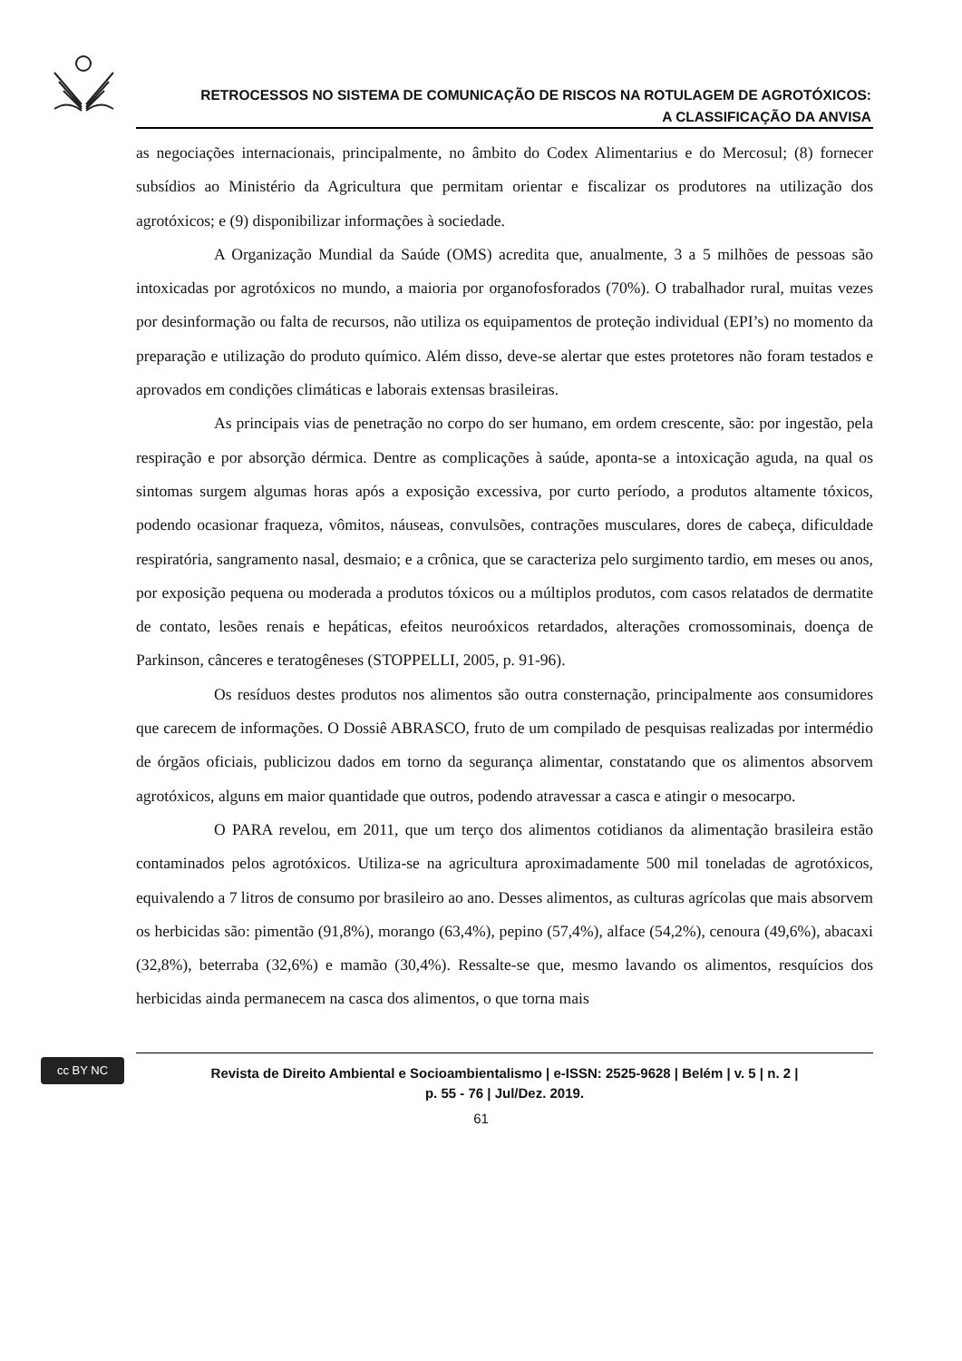RETROCESSOS NO SISTEMA DE COMUNICAÇÃO DE RISCOS NA ROTULAGEM DE AGROTÓXICOS:
A CLASSIFICAÇÃO DA ANVISA
as negociações internacionais, principalmente, no âmbito do Codex Alimentarius e do Mercosul; (8) fornecer subsídios ao Ministério da Agricultura que permitam orientar e fiscalizar os produtores na utilização dos agrotóxicos; e (9) disponibilizar informações à sociedade.
A Organização Mundial da Saúde (OMS) acredita que, anualmente, 3 a 5 milhões de pessoas são intoxicadas por agrotóxicos no mundo, a maioria por organofosforados (70%). O trabalhador rural, muitas vezes por desinformação ou falta de recursos, não utiliza os equipamentos de proteção individual (EPI’s) no momento da preparação e utilização do produto químico. Além disso, deve-se alertar que estes protetores não foram testados e aprovados em condições climáticas e laborais extensas brasileiras.
As principais vias de penetração no corpo do ser humano, em ordem crescente, são: por ingestão, pela respiração e por absorção dérmica. Dentre as complicações à saúde, aponta-se a intoxicação aguda, na qual os sintomas surgem algumas horas após a exposição excessiva, por curto período, a produtos altamente tóxicos, podendo ocasionar fraqueza, vômitos, náuseas, convulsões, contrações musculares, dores de cabeça, dificuldade respiratória, sangramento nasal, desmaio; e a crônica, que se caracteriza pelo surgimento tardio, em meses ou anos, por exposição pequena ou moderada a produtos tóxicos ou a múltiplos produtos, com casos relatados de dermatite de contato, lesões renais e hepáticas, efeitos neuroóxicos retardados, alterações cromossominais, doença de Parkinson, cânceres e teratogêneses (STOPPELLI, 2005, p. 91-96).
Os resíduos destes produtos nos alimentos são outra consternação, principalmente aos consumidores que carecem de informações. O Dossiê ABRASCO, fruto de um compilado de pesquisas realizadas por intermédio de órgãos oficiais, publicizou dados em torno da segurança alimentar, constatando que os alimentos absorvem agrotóxicos, alguns em maior quantidade que outros, podendo atravessar a casca e atingir o mesocarpo.
O PARA revelou, em 2011, que um terço dos alimentos cotidianos da alimentação brasileira estão contaminados pelos agrotóxicos. Utiliza-se na agricultura aproximadamente 500 mil toneladas de agrotóxicos, equivalendo a 7 litros de consumo por brasileiro ao ano. Desses alimentos, as culturas agrícolas que mais absorvem os herbicidas são: pimentão (91,8%), morango (63,4%), pepino (57,4%), alface (54,2%), cenoura (49,6%), abacaxi (32,8%), beterraba (32,6%) e mamão (30,4%). Ressalte-se que, mesmo lavando os alimentos, resquícios dos herbicidas ainda permanecem na casca dos alimentos, o que torna mais
cc BY NC
Revista de Direito Ambiental e Socioambientalismo | e-ISSN: 2525-9628 | Belém | v. 5 | n. 2 |
p. 55 - 76 | Jul/Dez. 2019.
61